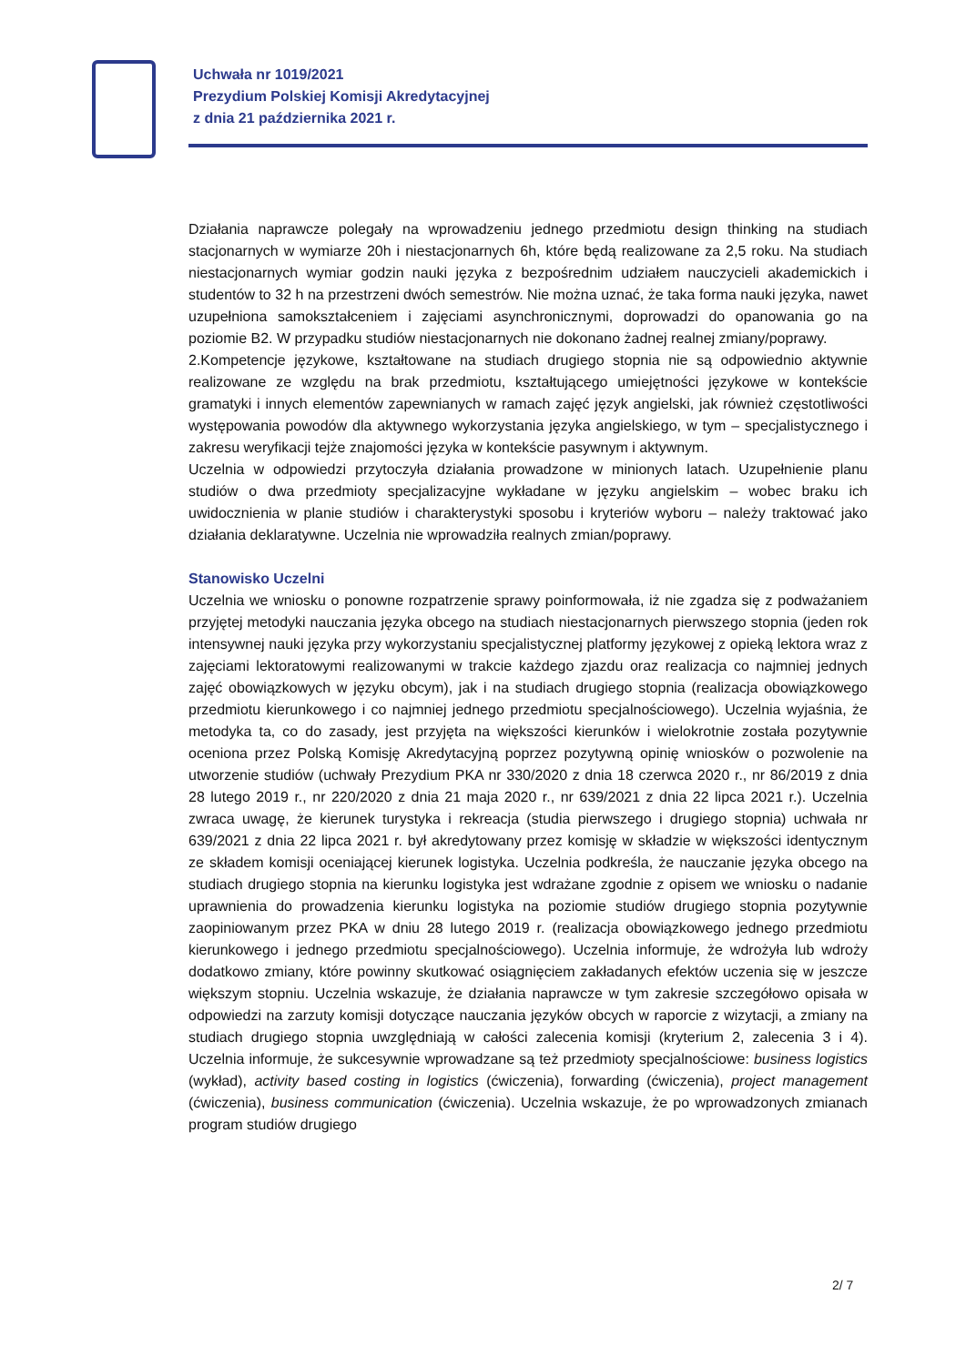Uchwała nr 1019/2021
Prezydium Polskiej Komisji Akredytacyjnej
z dnia 21 października 2021 r.
Działania naprawcze polegały na wprowadzeniu jednego przedmiotu design thinking na studiach stacjonarnych w wymiarze 20h i niestacjonarnych 6h, które będą realizowane za 2,5 roku. Na studiach niestacjonarnych wymiar godzin nauki języka z bezpośrednim udziałem nauczycieli akademickich i studentów to 32 h na przestrzeni dwóch semestrów. Nie można uznać, że taka forma nauki języka, nawet uzupełniona samokształceniem i zajęciami asynchronicznymi, doprowadzi do opanowania go na poziomie B2. W przypadku studiów niestacjonarnych nie dokonano żadnej realnej zmiany/poprawy.
2.Kompetencje językowe, kształtowane na studiach drugiego stopnia nie są odpowiednio aktywnie realizowane ze względu na brak przedmiotu, kształtującego umiejętności językowe w kontekście gramatyki i innych elementów zapewnianych w ramach zajęć język angielski, jak również częstotliwości występowania powodów dla aktywnego wykorzystania języka angielskiego, w tym – specjalistycznego i zakresu weryfikacji tejże znajomości języka w kontekście pasywnym i aktywnym.
Uczelnia w odpowiedzi przytoczyła działania prowadzone w minionych latach. Uzupełnienie planu studiów o dwa przedmioty specjalizacyjne wykładane w języku angielskim – wobec braku ich uwidocznienia w planie studiów i charakterystyki sposobu i kryteriów wyboru – należy traktować jako działania deklaratywne. Uczelnia nie wprowadziła realnych zmian/poprawy.
Stanowisko Uczelni
Uczelnia we wniosku o ponowne rozpatrzenie sprawy poinformowała, iż nie zgadza się z podważaniem przyjętej metodyki nauczania języka obcego na studiach niestacjonarnych pierwszego stopnia (jeden rok intensywnej nauki języka przy wykorzystaniu specjalistycznej platformy językowej z opieką lektora wraz z zajęciami lektoratowymi realizowanymi w trakcie każdego zjazdu oraz realizacja co najmniej jednych zajęć obowiązkowych w języku obcym), jak i na studiach drugiego stopnia (realizacja obowiązkowego przedmiotu kierunkowego i co najmniej jednego przedmiotu specjalnościowego). Uczelnia wyjaśnia, że metodyka ta, co do zasady, jest przyjęta na większości kierunków i wielokrotnie została pozytywnie oceniona przez Polską Komisję Akredytacyjną poprzez pozytywną opinię wniosków o pozwolenie na utworzenie studiów (uchwały Prezydium PKA nr 330/2020 z dnia 18 czerwca 2020 r., nr 86/2019 z dnia 28 lutego 2019 r., nr 220/2020 z dnia 21 maja 2020 r., nr 639/2021 z dnia 22 lipca 2021 r.). Uczelnia zwraca uwagę, że kierunek turystyka i rekreacja (studia pierwszego i drugiego stopnia) uchwała nr 639/2021 z dnia 22 lipca 2021 r. był akredytowany przez komisję w składzie w większości identycznym ze składem komisji oceniającej kierunek logistyka. Uczelnia podkreśla, że nauczanie języka obcego na studiach drugiego stopnia na kierunku logistyka jest wdrażane zgodnie z opisem we wniosku o nadanie uprawnienia do prowadzenia kierunku logistyka na poziomie studiów drugiego stopnia pozytywnie zaopiniowanym przez PKA w dniu 28 lutego 2019 r. (realizacja obowiązkowego jednego przedmiotu kierunkowego i jednego przedmiotu specjalnościowego). Uczelnia informuje, że wdrożyła lub wdroży dodatkowo zmiany, które powinny skutkować osiągnięciem zakładanych efektów uczenia się w jeszcze większym stopniu. Uczelnia wskazuje, że działania naprawcze w tym zakresie szczegółowo opisała w odpowiedzi na zarzuty komisji dotyczące nauczania języków obcych w raporcie z wizytacji, a zmiany na studiach drugiego stopnia uwzględniają w całości zalecenia komisji (kryterium 2, zalecenia 3 i 4). Uczelnia informuje, że sukcesywnie wprowadzane są też przedmioty specjalnościowe: business logistics (wykład), activity based costing in logistics (ćwiczenia), forwarding (ćwiczenia), project management (ćwiczenia), business communication (ćwiczenia). Uczelnia wskazuje, że po wprowadzonych zmianach program studiów drugiego
2/ 7